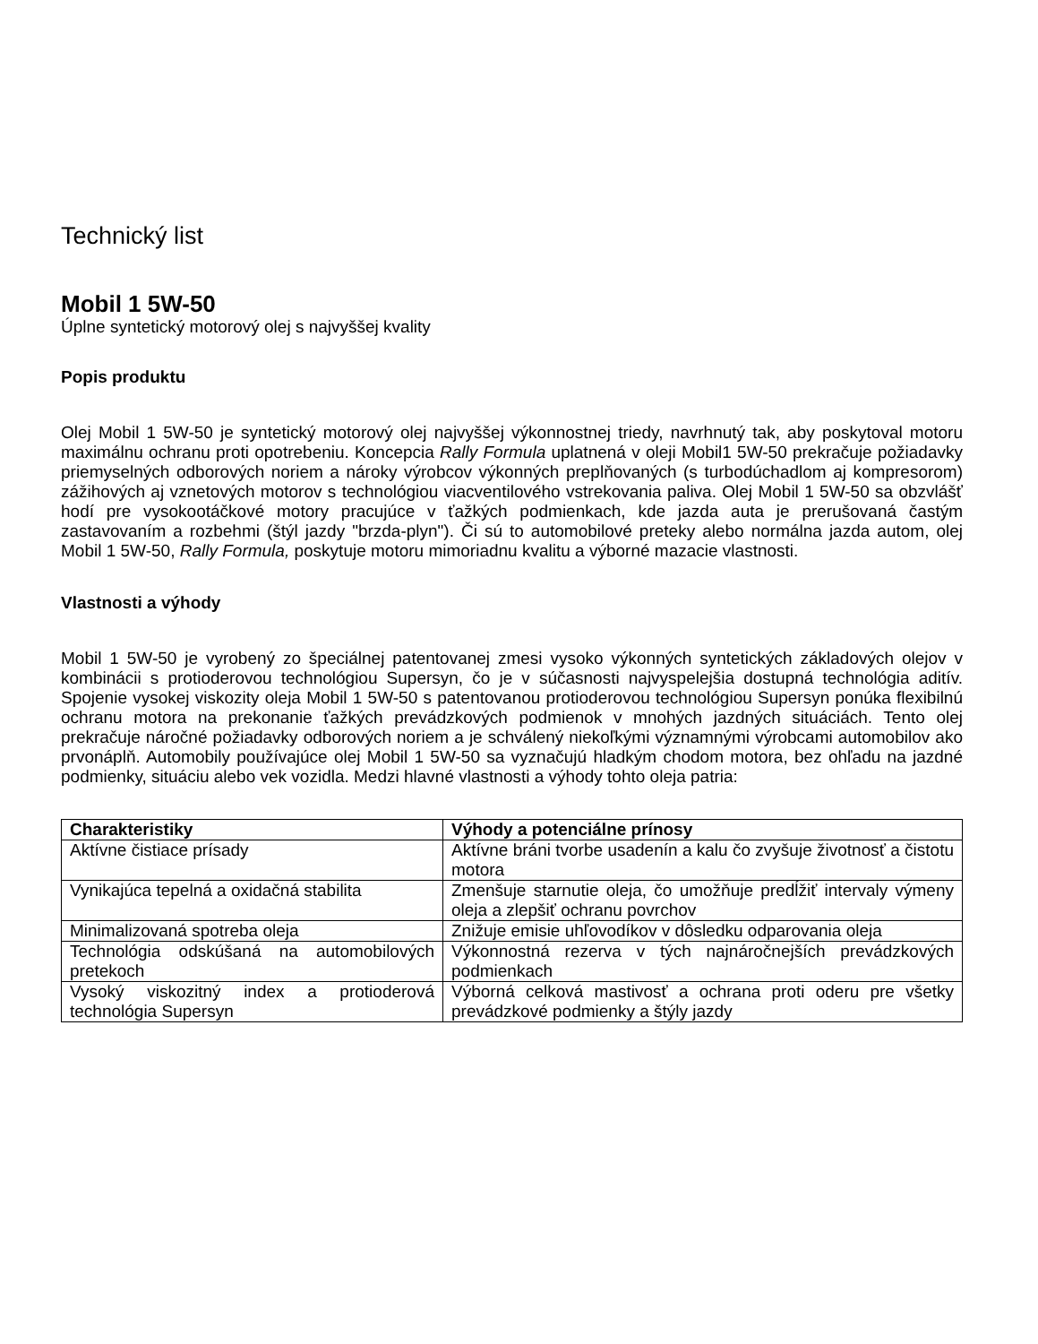Technický list
Mobil 1 5W-50
Úplne syntetický motorový olej s najvyššej kvality
Popis produktu
Olej Mobil 1 5W-50 je syntetický motorový olej najvyššej výkonnostnej triedy, navrhnutý tak, aby poskytoval motoru maximálnu ochranu proti opotrebeniu. Koncepcia Rally Formula uplatnená v oleji Mobil1 5W-50 prekračuje požiadavky priemyselných odborových noriem a nároky výrobcov výkonných preplňovaných (s turbodúchadlom aj kompresorom) zážihových aj vznetových motorov s technológiou viacventilového vstrekovania paliva. Olej Mobil 1 5W-50 sa obzvlášť hodí pre vysokootáčkové motory pracujúce v ťažkých podmienkach, kde jazda auta je prerušovaná častým zastavovaním a rozbehmi (štýl jazdy "brzda-plyn"). Či sú to automobilové preteky alebo normálna jazda autom, olej Mobil 1 5W-50, Rally Formula, poskytuje motoru mimoriadnu kvalitu a výborné mazacie vlastnosti.
Vlastnosti a výhody
Mobil 1 5W-50 je vyrobený zo špeciálnej patentovanej zmesi vysoko výkonných syntetických základových olejov v kombinácii s protioderovou technológiou Supersyn, čo je v súčasnosti najvyspelejšia dostupná technológia aditív. Spojenie vysokej viskozity oleja Mobil 1 5W-50 s patentovanou protioderovou technológiou Supersyn ponúka flexibilnú ochranu motora na prekonanie ťažkých prevádzkových podmienok v mnohých jazdných situáciách. Tento olej prekračuje náročné požiadavky odborových noriem a je schválený niekoľkými významnými výrobcami automobilov ako prvonáplň. Automobily používajúce olej Mobil 1 5W-50 sa vyznačujú hladkým chodom motora, bez ohľadu na jazdné podmienky, situáciu alebo vek vozidla. Medzi hlavné vlastnosti a výhody tohto oleja patria:
| Charakteristiky | Výhody a potenciálne prínosy |
| --- | --- |
| Aktívne čistiace prísady | Aktívne bráni tvorbe usadenín a kalu čo zvyšuje životnosť a čistotu motora |
| Vynikajúca tepelná a oxidačná stabilita | Zmenšuje starnutie oleja, čo umožňuje predĺžiť intervaly výmeny oleja a zlepšiť ochranu povrchov |
| Minimalizovaná spotreba oleja | Znižuje emisie uhľovodíkov v dôsledku odparovania oleja |
| Technológia odskúšaná na automobilových pretekoch | Výkonnostná rezerva v tých najnáročnejších prevádzkových podmienkach |
| Vysoký viskozitný index a protioderová technológia Supersyn | Výborná celková mastivosť a ochrana proti oderu pre všetky prevádzkové podmienky a štýly jazdy |